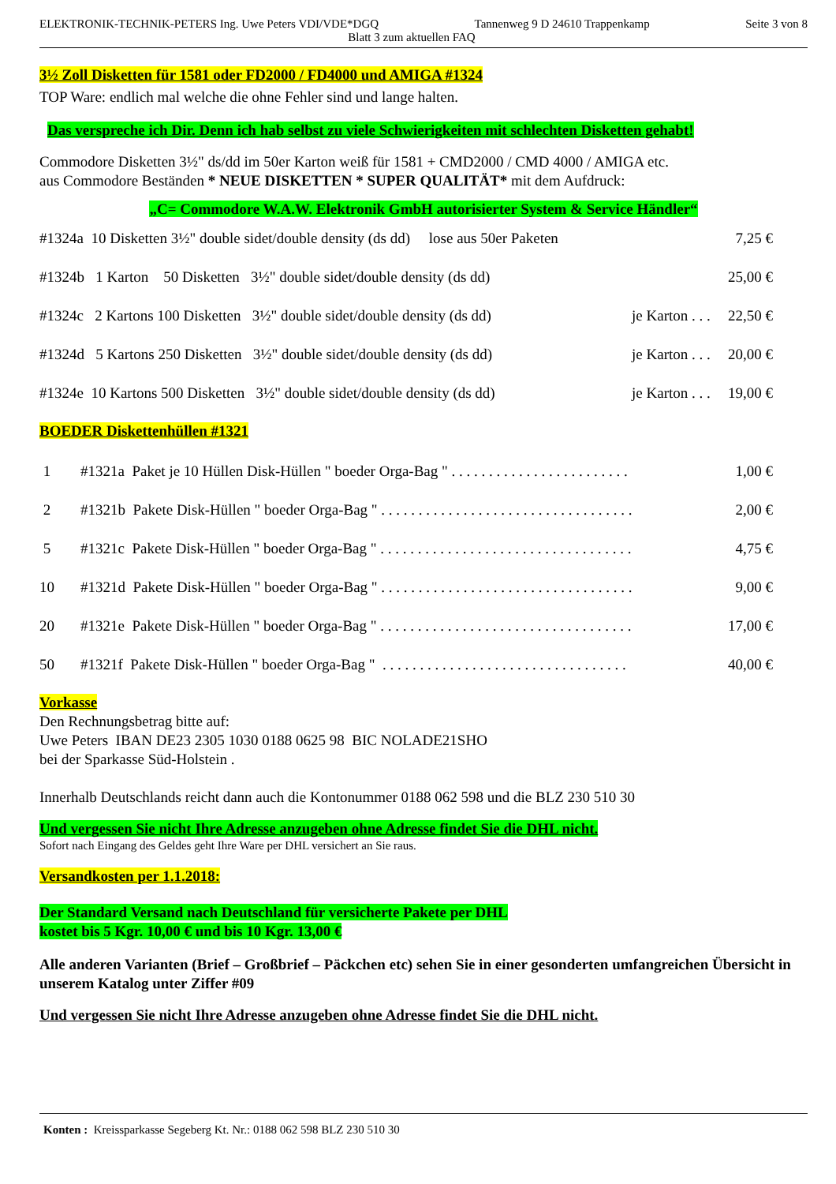ELEKTRONIK-TECHNIK-PETERS Ing. Uwe Peters VDI/VDE*DGQ Tannenweg 9 D 24610 Trappenkamp Seite 3 von 8
Blatt 3 zum aktuellen FAQ
3½ Zoll Disketten für 1581 oder FD2000 / FD4000 und AMIGA #1324
TOP Ware: endlich mal welche die ohne Fehler sind und lange halten.
Das verspreche ich Dir. Denn ich hab selbst zu viele Schwierigkeiten mit schlechten Disketten gehabt!
Commodore Disketten 3½" ds/dd im 50er Karton weiß für 1581 + CMD2000 / CMD 4000 / AMIGA etc.
aus Commodore Beständen * NEUE DISKETTEN * SUPER QUALITÄT* mit dem Aufdruck:
„C= Commodore W.A.W. Elektronik GmbH autorisierter System & Service Händler“
| #1324a 10 Disketten 3½" double sidet/double density (ds dd) lose aus 50er Paketen | | 7,25 € |
| #1324b 1 Karton 50 Disketten 3½" double sidet/double density (ds dd) | | 25,00 € |
| #1324c 2 Kartons 100 Disketten 3½" double sidet/double density (ds dd) | je Karton . . . | 22,50 € |
| #1324d 5 Kartons 250 Disketten 3½" double sidet/double density (ds dd) | je Karton . . . | 20,00 € |
| #1324e 10 Kartons 500 Disketten 3½" double sidet/double density (ds dd) | je Karton . . . | 19,00 € |
BOEDER Diskettenhüllen #1321
| 1 | #1321a Paket je 10 Hüllen Disk-Hüllen " boeder Orga-Bag " . . . . . . . . . . . . . . . . . . . . . . . . | 1,00 € |
| 2 | #1321b Pakete Disk-Hüllen " boeder Orga-Bag " . . . . . . . . . . . . . . . . . . . . . . . . . . . . . . . . . . | 2,00 € |
| 5 | #1321c Pakete Disk-Hüllen " boeder Orga-Bag " . . . . . . . . . . . . . . . . . . . . . . . . . . . . . . . . . . | 4,75 € |
| 10 | #1321d Pakete Disk-Hüllen " boeder Orga-Bag " . . . . . . . . . . . . . . . . . . . . . . . . . . . . . . . . . . | 9,00 € |
| 20 | #1321e Pakete Disk-Hüllen " boeder Orga-Bag " . . . . . . . . . . . . . . . . . . . . . . . . . . . . . . . . . . | 17,00 € |
| 50 | #1321f Pakete Disk-Hüllen " boeder Orga-Bag " . . . . . . . . . . . . . . . . . . . . . . . . . . . . . . . . . | 40,00 € |
Vorkasse
Den Rechnungsbetrag bitte auf:
Uwe Peters IBAN DE23 2305 1030 0188 0625 98 BIC NOLADE21SHO
bei der Sparkasse Süd-Holstein .
Innerhalb Deutschlands reicht dann auch die Kontonummer 0188 062 598 und die BLZ 230 510 30
Und vergessen Sie nicht Ihre Adresse anzugeben ohne Adresse findet Sie die DHL nicht.
Sofort nach Eingang des Geldes geht Ihre Ware per DHL versichert an Sie raus.
Versandkosten per 1.1.2018:
Der Standard Versand nach Deutschland für versicherte Pakete per DHL
kostet bis 5 Kgr. 10,00 € und bis 10 Kgr. 13,00 €
Alle anderen Varianten (Brief – Großbrief – Päckchen etc) sehen Sie in einer gesonderten umfangreichen Übersicht in unserem Katalog unter Ziffer #09
Und vergessen Sie nicht Ihre Adresse anzugeben ohne Adresse findet Sie die DHL nicht.
Konten : Kreissparkasse Segeberg Kt. Nr.: 0188 062 598 BLZ 230 510 30